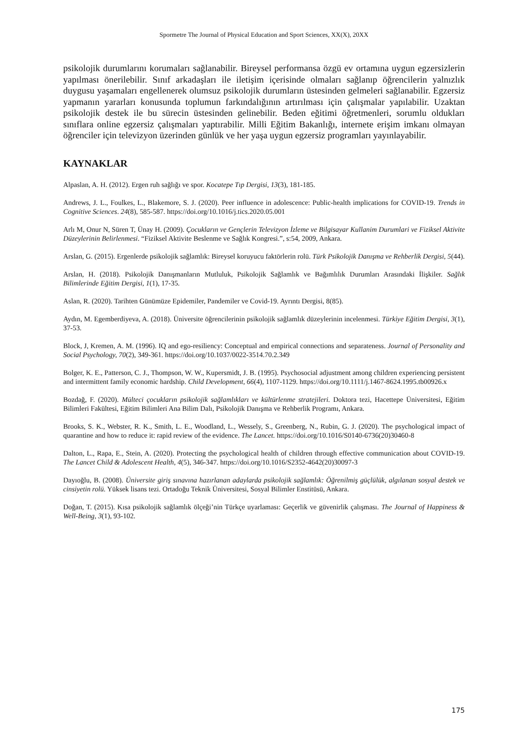Spormetre The Journal of Physical Education and Sport Sciences, XX(X), 20XX
psikolojik durumlarını korumaları sağlanabilir. Bireysel performansa özgü ev ortamına uygun egzersizlerin yapılması önerilebilir. Sınıf arkadaşları ile iletişim içerisinde olmaları sağlanıp öğrencilerin yalnızlık duygusu yaşamaları engellenerek olumsuz psikolojik durumların üstesinden gelmeleri sağlanabilir. Egzersiz yapmanın yararları konusunda toplumun farkındalığının artırılması için çalışmalar yapılabilir. Uzaktan psikolojik destek ile bu sürecin üstesinden gelinebilir. Beden eğitimi öğretmenleri, sorumlu oldukları sınıflara online egzersiz çalışmaları yaptırabilir. Milli Eğitim Bakanlığı, internete erişim imkanı olmayan öğrenciler için televizyon üzerinden günlük ve her yaşa uygun egzersiz programları yayınlayabilir.
KAYNAKLAR
Alpaslan, A. H. (2012). Ergen ruh sağlığı ve spor. Kocatepe Tıp Dergisi, 13(3), 181-185.
Andrews, J. L., Foulkes, L., Blakemore, S. J. (2020). Peer influence in adolescence: Public-health implications for COVID-19. Trends in Cognitive Sciences. 24(8), 585-587. https://doi.org/10.1016/j.tics.2020.05.001
Arlı M, Onur N, Süren T, Ünay H. (2009). Çocukların ve Gençlerin Televizyon İzleme ve Bilgisayar Kullanim Durumlari ve Fiziksel Aktivite Düzeylerinin Belirlenmesi. “Fiziksel Aktivite Beslenme ve Sağlık Kongresi.”, s:54, 2009, Ankara.
Arslan, G. (2015). Ergenlerde psikolojik sağlamlık: Bireysel koruyucu faktörlerin rolü. Türk Psikolojik Danışma ve Rehberlik Dergisi, 5(44).
Arslan, H. (2018). Psikolojik Danışmanların Mutluluk, Psikolojik Sağlamlık ve Bağımlılık Durumları Arasındaki İlişkiler. Sağlık Bilimlerinde Eğitim Dergisi, 1(1), 17-35.
Aslan, R. (2020). Tarihten Günümüze Epidemiler, Pandemiler ve Covid-19. Ayrıntı Dergisi, 8(85).
Aydın, M. Egemberdiyeva, A. (2018). Üniversite öğrencilerinin psikolojik sağlamlık düzeylerinin incelenmesi. Türkiye Eğitim Dergisi, 3(1), 37-53.
Block, J, Kremen, A. M. (1996). IQ and ego-resiliency: Conceptual and empirical connections and separateness. Journal of Personality and Social Psychology, 70(2), 349-361. https://doi.org/10.1037/0022-3514.70.2.349
Bolger, K. E., Patterson, C. J., Thompson, W. W., Kupersmidt, J. B. (1995). Psychosocial adjustment among children experiencing persistent and intermittent family economic hardship. Child Development, 66(4), 1107-1129. https://doi.org/10.1111/j.1467-8624.1995.tb00926.x
Bozdağ, F. (2020). Mülteci çocukların psikolojik sağlamlıkları ve kültürlenme stratejileri. Doktora tezi, Hacettepe Üniversitesi, Eğitim Bilimleri Fakültesi, Eğitim Bilimleri Ana Bilim Dalı, Psikolojik Danışma ve Rehberlik Programı, Ankara.
Brooks, S. K., Webster, R. K., Smith, L. E., Woodland, L., Wessely, S., Greenberg, N., Rubin, G. J. (2020). The psychological impact of quarantine and how to reduce it: rapid review of the evidence. The Lancet. https://doi.org/10.1016/S0140-6736(20)30460-8
Dalton, L., Rapa, E., Stein, A. (2020). Protecting the psychological health of children through effective communication about COVID-19. The Lancet Child & Adolescent Health, 4(5), 346-347. https://doi.org/10.1016/S2352-4642(20)30097-3
Dayıoğlu, B. (2008). Üniversite giriş sınavına hazırlanan adaylarda psikolojik sağlamlık: Öğrenilmiş güçlülük, algılanan sosyal destek ve cinsiyetin rolü. Yüksek lisans tezi. Ortadoğu Teknik Üniversitesi, Sosyal Bilimler Enstitüsü, Ankara.
Doğan, T. (2015). Kısa psikolojik sağlamlık ölçeği’nin Türkçe uyarlaması: Geçerlik ve güvenirlik çalışması. The Journal of Happiness & Well-Being, 3(1), 93-102.
175